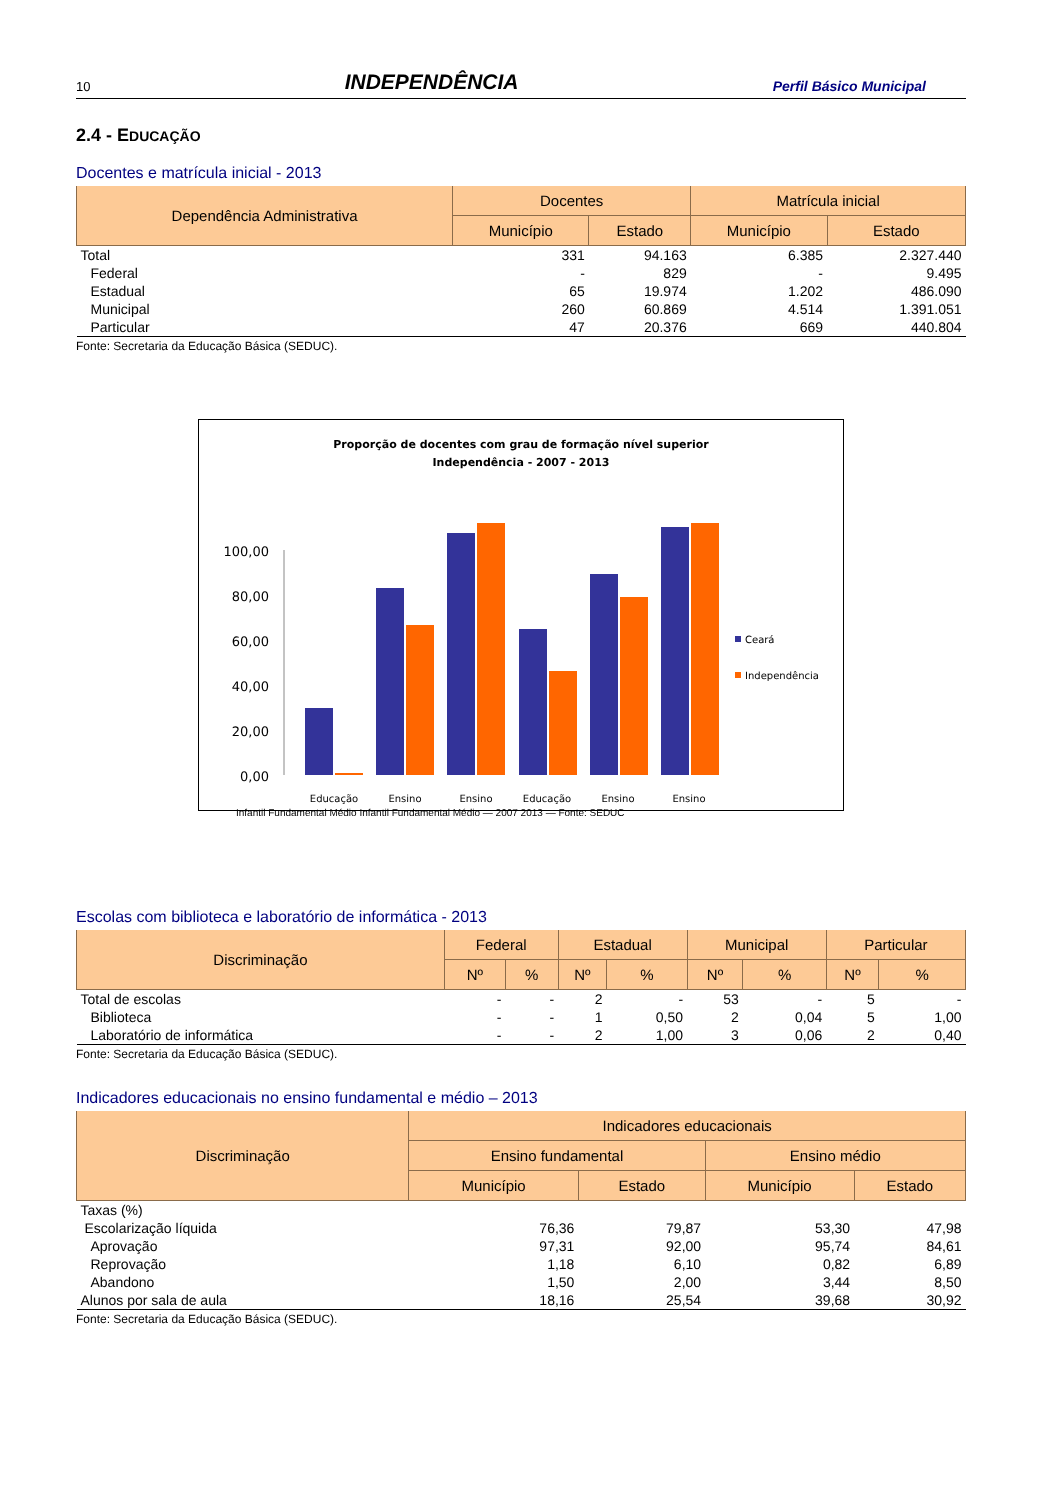10 INDEPENDÊNCIA Perfil Básico Municipal
2.4 - EDUCAÇÃO
Docentes e matrícula inicial - 2013
| Dependência Administrativa | Docentes | | Matrícula inicial | |
| --- | --- | --- | --- | --- |
| | Município | Estado | Município | Estado |
| Total | 331 | 94.163 | 6.385 | 2.327.440 |
| Federal | - | 829 | - | 9.495 |
| Estadual | 65 | 19.974 | 1.202 | 486.090 |
| Municipal | 260 | 60.869 | 4.514 | 1.391.051 |
| Particular | 47 | 20.376 | 669 | 440.804 |
Fonte: Secretaria da Educação Básica (SEDUC).
Proporção de docentes com grau de formação nível superior
Independência - 2007 - 2013
100,00
80,00
60,00
40,00
20,00
0,00
Educação
Ensino
Ensino
Educação
Ensino
Ensino
Ceará
Independência
Infantil Fundamental Médio Infantil Fundamental Médio — 2007 2013 — Fonte: SEDUC
Escolas com biblioteca e laboratório de informática - 2013
| Discriminação | Federal | | Estadual | | Municipal | | Particular | |
| --- | --- | --- | --- | --- | --- | --- | --- | --- |
| | Nº | % | Nº | % | Nº | % | Nº | % |
| Total de escolas | - | - | 2 | - | 53 | - | 5 | - |
| Biblioteca | - | - | 1 | 0,50 | 2 | 0,04 | 5 | 1,00 |
| Laboratório de informática | - | - | 2 | 1,00 | 3 | 0,06 | 2 | 0,40 |
Fonte: Secretaria da Educação Básica (SEDUC).
Indicadores educacionais no ensino fundamental e médio – 2013
| Discriminação | Indicadores educacionais | | | |
| --- | --- | --- | --- | --- |
| | Ensino fundamental | | Ensino médio | |
| | Município | Estado | Município | Estado |
| Taxas (%) | | | | |
| Escolarização líquida | 76,36 | 79,87 | 53,30 | 47,98 |
| Aprovação | 97,31 | 92,00 | 95,74 | 84,61 |
| Reprovação | 1,18 | 6,10 | 0,82 | 6,89 |
| Abandono | 1,50 | 2,00 | 3,44 | 8,50 |
| Alunos por sala de aula | 18,16 | 25,54 | 39,68 | 30,92 |
Fonte: Secretaria da Educação Básica (SEDUC).